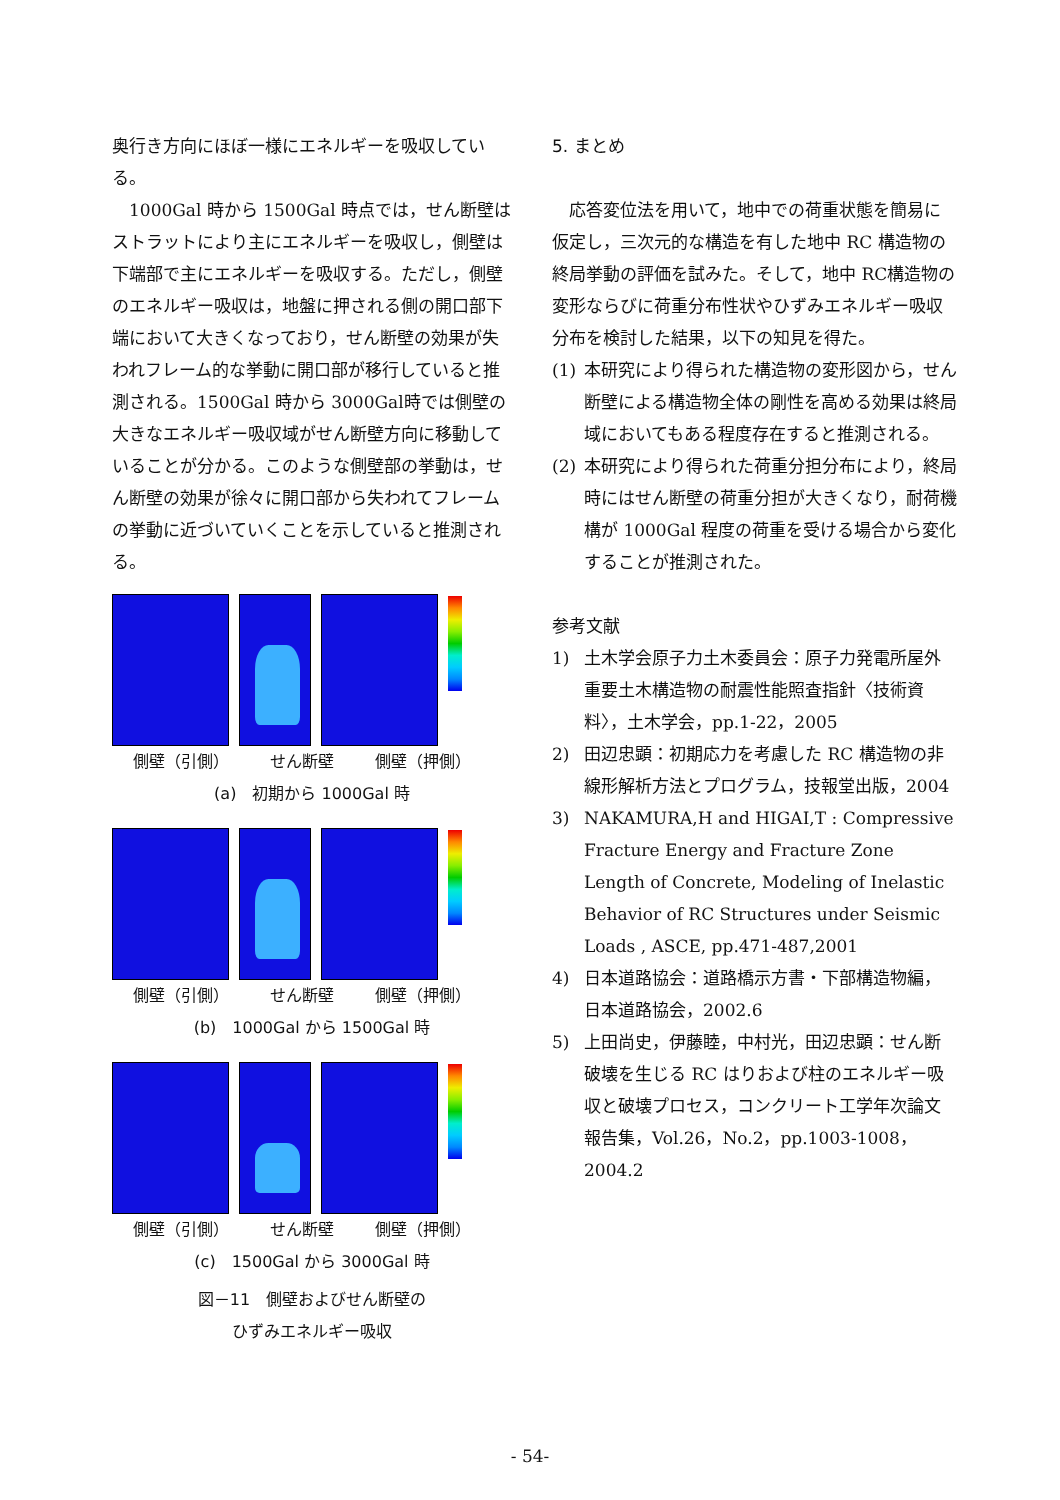奥行き方向にほぼ一様にエネルギーを吸収している。
　1000Gal 時から 1500Gal 時点では，せん断壁はストラットにより主にエネルギーを吸収し，側壁は下端部で主にエネルギーを吸収する。ただし，側壁のエネルギー吸収は，地盤に押される側の開口部下端において大きくなっており，せん断壁の効果が失われフレーム的な挙動に開口部が移行していると推測される。1500Gal 時から 3000Gal時では側壁の大きなエネルギー吸収域がせん断壁方向に移動していることが分かる。このような側壁部の挙動は，せん断壁の効果が徐々に開口部から失われてフレームの挙動に近づいていくことを示していると推測される。
側壁（引側） せん断壁 側壁（押側）
(a)　初期から 1000Gal 時
側壁（引側） せん断壁 側壁（押側）
(b)　1000Gal から 1500Gal 時
側壁（引側） せん断壁 側壁（押側）
(c)　1500Gal から 3000Gal 時
図－11　側壁およびせん断壁の
ひずみエネルギー吸収
5. まとめ
　応答変位法を用いて，地中での荷重状態を簡易に仮定し，三次元的な構造を有した地中 RC 構造物の終局挙動の評価を試みた。そして，地中 RC構造物の変形ならびに荷重分布性状やひずみエネルギー吸収分布を検討した結果，以下の知見を得た。
(1) 本研究により得られた構造物の変形図から，せん断壁による構造物全体の剛性を高める効果は終局域においてもある程度存在すると推測される。
(2) 本研究により得られた荷重分担分布により，終局時にはせん断壁の荷重分担が大きくなり，耐荷機構が 1000Gal 程度の荷重を受ける場合から変化することが推測された。
参考文献
1) 土木学会原子力土木委員会：原子力発電所屋外重要土木構造物の耐震性能照査指針〈技術資料〉，土木学会，pp.1-22，2005
2) 田辺忠顕：初期応力を考慮した RC 構造物の非線形解析方法とプログラム，技報堂出版，2004
3) NAKAMURA,H and HIGAI,T : Compressive Fracture Energy and Fracture Zone Length of Concrete, Modeling of Inelastic Behavior of RC Structures under Seismic Loads , ASCE, pp.471-487,2001
4) 日本道路協会：道路橋示方書・下部構造物編，日本道路協会，2002.6
5) 上田尚史，伊藤睦，中村光，田辺忠顕：せん断破壊を生じる RC はりおよび柱のエネルギー吸収と破壊プロセス，コンクリート工学年次論文報告集，Vol.26，No.2，pp.1003-1008，2004.2
- 54-